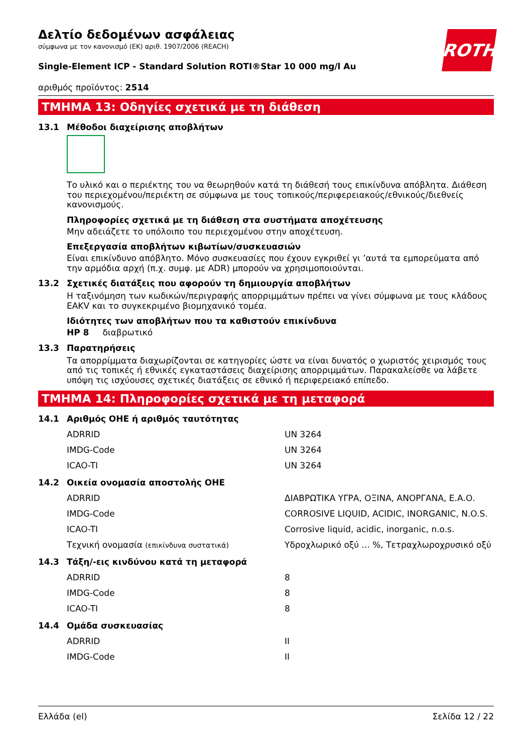ROTH
Δελτίο δεδομένων ασφάλειας
σύμφωνα με τον κανονισμό (ΕΚ) αριθ. 1907/2006 (REACH)
Single-Element ICP - Standard Solution ROTI®Star 10 000 mg/l Au
αριθμός προϊόντος: 2514
ΤΜΗΜΑ 13: Οδηγίες σχετικά με τη διάθεση
13.1 Μέθοδοι διαχείρισης αποβλήτων
Το υλικό και ο περιέκτης του να θεωρηθούν κατά τη διάθεσή τους επικίνδυνα απόβλητα. Διάθεση του περιεχομένου/περιέκτη σε σύμφωνα με τους τοπικούς/περιφερειακούς/εθνικούς/διεθνείς κανονισμούς.
Πληροφορίες σχετικά με τη διάθεση στα συστήματα αποχέτευσης
Μην αδειάζετε το υπόλοιπο του περιεχομένου στην αποχέτευση.
Επεξεργασία αποβλήτων κιβωτίων/συσκευασιών
Είναι επικίνδυνο απόβλητο. Μόνο συσκευασίες που έχουν εγκριθεί γι ’αυτά τα εμπορεύματα από την αρμόδια αρχή (π.χ. συμφ. με ADR) μπορούν να χρησιμοποιούνται.
13.2 Σχετικές διατάξεις που αφορούν τη δημιουργία αποβλήτων
Η ταξινόμηση των κωδικών/περιγραφής απορριμμάτων πρέπει να γίνει σύμφωνα με τους κλάδους EAKV και το συγκεκριμένο βιομηχανικό τομέα.
Ιδιότητες των αποβλήτων που τα καθιστούν επικίνδυνα
HP 8 διαβρωτικό
13.3 Παρατηρήσεις
Τα απορρίμματα διαχωρίζονται σε κατηγορίες ώστε να είναι δυνατός ο χωριστός χειρισμός τους από τις τοπικές ή εθνικές εγκαταστάσεις διαχείρισης απορριμμάτων. Παρακαλείσθε να λάβετε υπόψη τις ισχύουσες σχετικές διατάξεις σε εθνικό ή περιφερειακό επίπεδο.
ΤΜΗΜΑ 14: Πληροφορίες σχετικά με τη μεταφορά
14.1 Αριθμός ΟΗΕ ή αριθμός ταυτότητας
| ADRRID | UN 3264 |
| IMDG-Code | UN 3264 |
| ICAO-TI | UN 3264 |
14.2 Οικεία ονομασία αποστολής ΟΗΕ
| ADRRID | ΔΙΑΒΡΩΤΙΚΑ ΥΓΡΑ, ΟΞΙΝΑ, ΑΝΟΡΓΑΝΑ, Ε.Α.Ο. |
| IMDG-Code | CORROSIVE LIQUID, ACIDIC, INORGANIC, N.O.S. |
| ICAO-TI | Corrosive liquid, acidic, inorganic, n.o.s. |
| Τεχνική ονομασία (επικίνδυνα συστατικά) | Υδροχλωρικό οξύ ... %, Τετραχλωροχρυσικό οξύ |
14.3 Τάξη/-εις κινδύνου κατά τη μεταφορά
| ADRRID | 8 |
| IMDG-Code | 8 |
| ICAO-TI | 8 |
14.4 Ομάδα συσκευασίας
| ADRRID | II |
| IMDG-Code | II |
Ελλάδα (el) Σελίδα 12 / 22